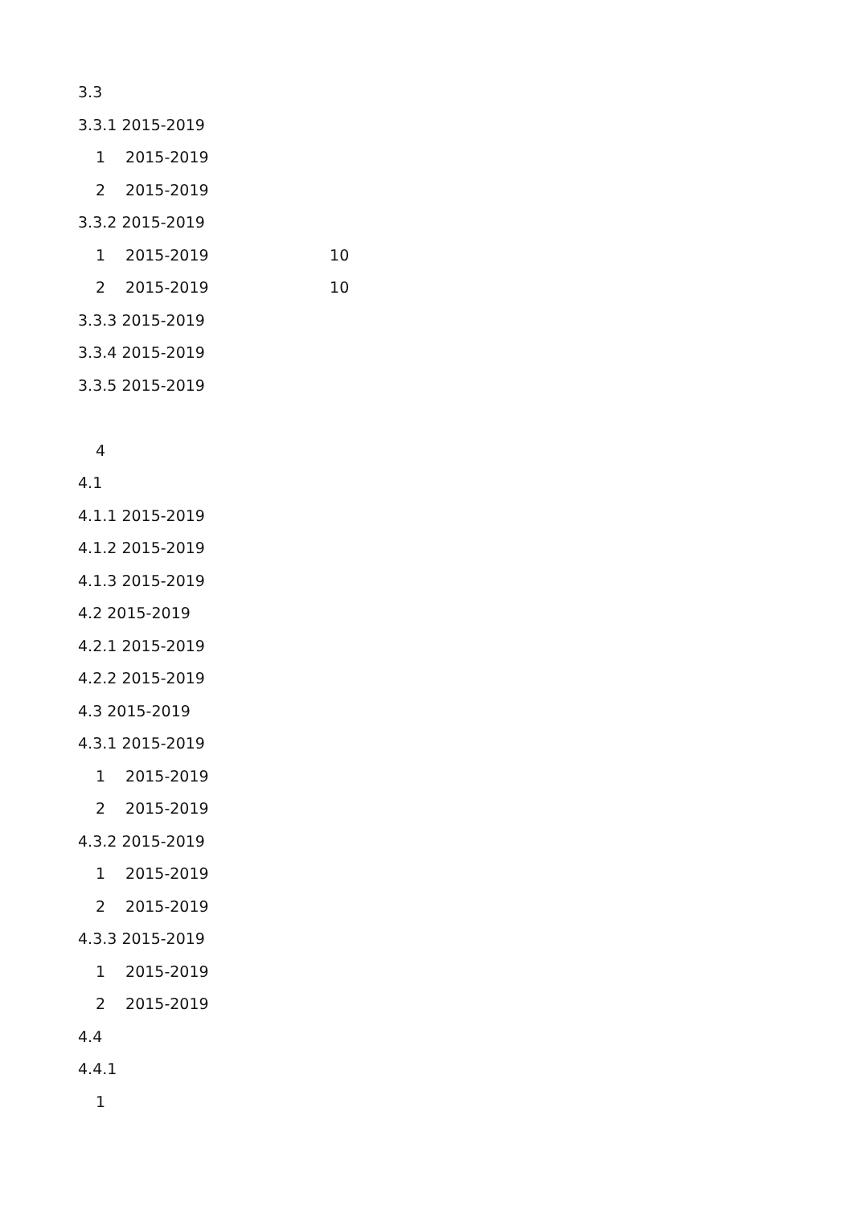3.3
3.3.1 2015-2019
1 2015-2019
2 2015-2019
3.3.2 2015-2019
1 2015-2019 10
2 2015-2019 10
3.3.3 2015-2019
3.3.4 2015-2019
3.3.5 2015-2019
4
4.1
4.1.1 2015-2019
4.1.2 2015-2019
4.1.3 2015-2019
4.2 2015-2019
4.2.1 2015-2019
4.2.2 2015-2019
4.3 2015-2019
4.3.1 2015-2019
1 2015-2019
2 2015-2019
4.3.2 2015-2019
1 2015-2019
2 2015-2019
4.3.3 2015-2019
1 2015-2019
2 2015-2019
4.4
4.4.1
1